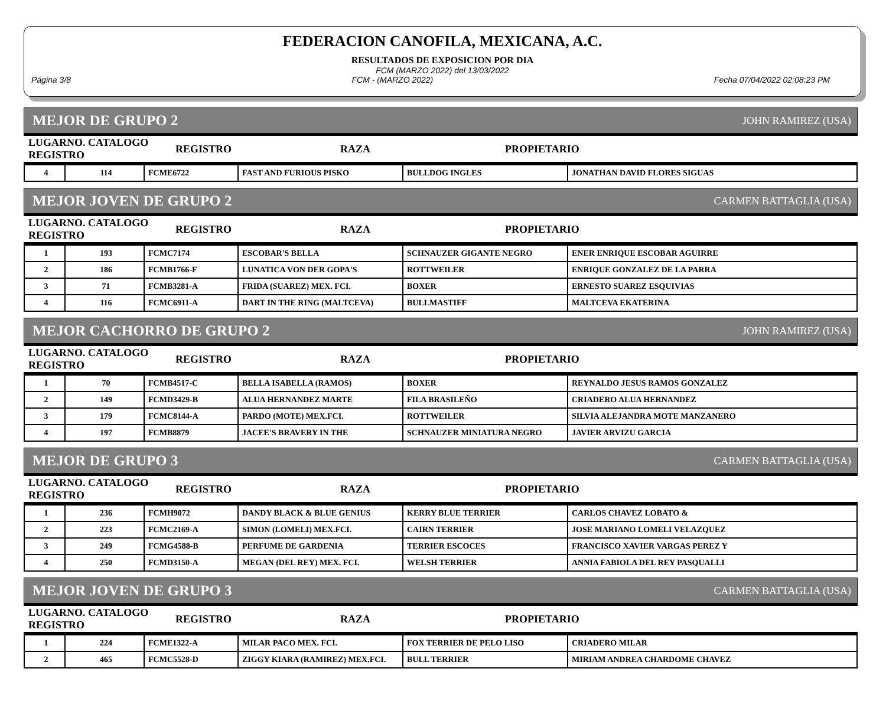FEDERACION CANOFILA, MEXICANA, A.C.
RESULTADOS DE EXPOSICION POR DIA
FCM (MARZO 2022) del 13/03/2022
Página 3/8 FCM - (MARZO 2022) Fecha 07/04/2022 02:08:23 PM
MEJOR DE GRUPO 2 JOHN RAMIREZ (USA)
| LUGARNO. CATALOGO REGISTRO | REGISTRO | RAZA | PROPIETARIO |
| 4 | 114 | FCME6722 | FAST AND FURIOUS PISKO | BULLDOG INGLES | JONATHAN DAVID FLORES SIGUAS |
MEJOR JOVEN DE GRUPO 2 CARMEN BATTAGLIA (USA)
| LUGARNO. CATALOGO REGISTRO | REGISTRO | RAZA | PROPIETARIO |
| 1 | 193 | FCMC7174 | ESCOBAR'S BELLA | SCHNAUZER GIGANTE NEGRO | ENER ENRIQUE ESCOBAR AGUIRRE |
| 2 | 186 | FCMB1766-F | LUNATICA VON DER GOPA'S | ROTTWEILER | ENRIQUE GONZALEZ DE LA PARRA |
| 3 | 71 | FCMB3281-A | FRIDA (SUAREZ) MEX. FCI. | BOXER | ERNESTO SUAREZ ESQUIVIAS |
| 4 | 116 | FCMC6911-A | DART IN THE RING (MALTCEVA) | BULLMASTIFF | MALTCEVA EKATERINA |
MEJOR CACHORRO DE GRUPO 2 JOHN RAMIREZ (USA)
| LUGARNO. CATALOGO REGISTRO | REGISTRO | RAZA | PROPIETARIO |
| 1 | 70 | FCMB4517-C | BELLA ISABELLA (RAMOS) | BOXER | REYNALDO JESUS RAMOS GONZALEZ |
| 2 | 149 | FCMD3429-B | ALUA HERNANDEZ MARTE | FILA BRASILEÑO | CRIADERO ALUA HERNANDEZ |
| 3 | 179 | FCMC8144-A | PARDO (MOTE) MEX.FCI. | ROTTWEILER | SILVIA ALEJANDRA MOTE MANZANERO |
| 4 | 197 | FCMB8879 | JACEE'S BRAVERY IN THE | SCHNAUZER MINIATURA NEGRO | JAVIER ARVIZU GARCIA |
MEJOR DE GRUPO 3 CARMEN BATTAGLIA (USA)
| LUGARNO. CATALOGO REGISTRO | REGISTRO | RAZA | PROPIETARIO |
| 1 | 236 | FCMH9072 | DANDY BLACK & BLUE GENIUS | KERRY BLUE TERRIER | CARLOS CHAVEZ LOBATO & |
| 2 | 223 | FCMC2169-A | SIMON (LOMELI) MEX.FCI. | CAIRN TERRIER | JOSE MARIANO LOMELI VELAZQUEZ |
| 3 | 249 | FCMG4588-B | PERFUME DE GARDENIA | TERRIER ESCOCES | FRANCISCO XAVIER VARGAS PEREZ Y |
| 4 | 250 | FCMD3150-A | MEGAN (DEL REY) MEX. FCI. | WELSH TERRIER | ANNIA FABIOLA DEL REY PASQUALLI |
MEJOR JOVEN DE GRUPO 3 CARMEN BATTAGLIA (USA)
| LUGARNO. CATALOGO REGISTRO | REGISTRO | RAZA | PROPIETARIO |
| 1 | 224 | FCME1322-A | MILAR PACO MEX. FCI. | FOX TERRIER DE PELO LISO | CRIADERO MILAR |
| 2 | 465 | FCMC5528-D | ZIGGY KIARA (RAMIREZ) MEX.FCI. | BULL TERRIER | MIRIAM ANDREA CHARDOME CHAVEZ |